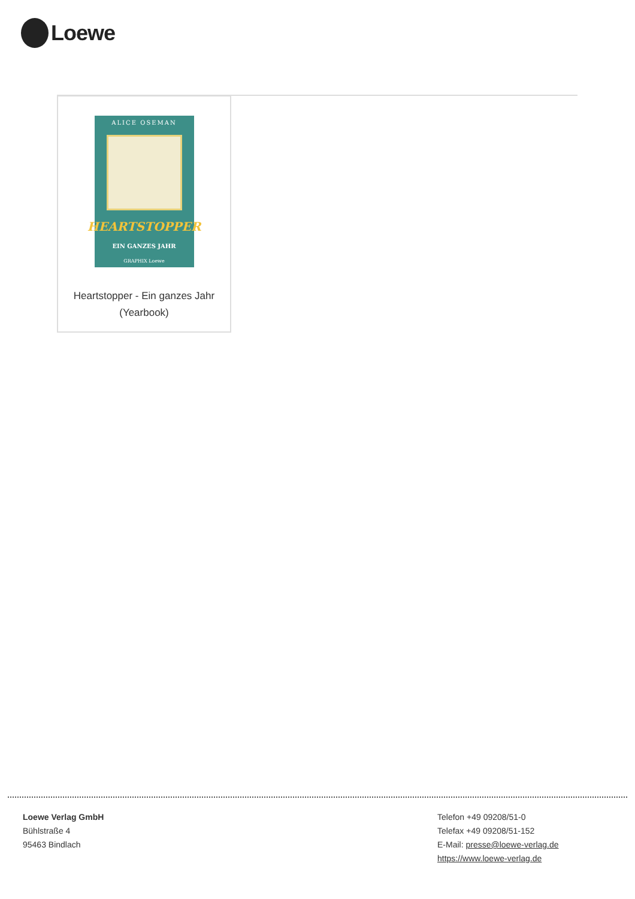Loewe
ALICE OSEMAN
HEARTSTOPPER
EIN GANZES JAHR
GRAPHIX Loewe
Heartstopper - Ein ganzes Jahr
(Yearbook)
Loewe Verlag GmbH
Bühlstraße 4
95463 Bindlach
Telefon +49 09208/51-0
Telefax +49 09208/51-152
E-Mail: presse@loewe-verlag.de
https://www.loewe-verlag.de